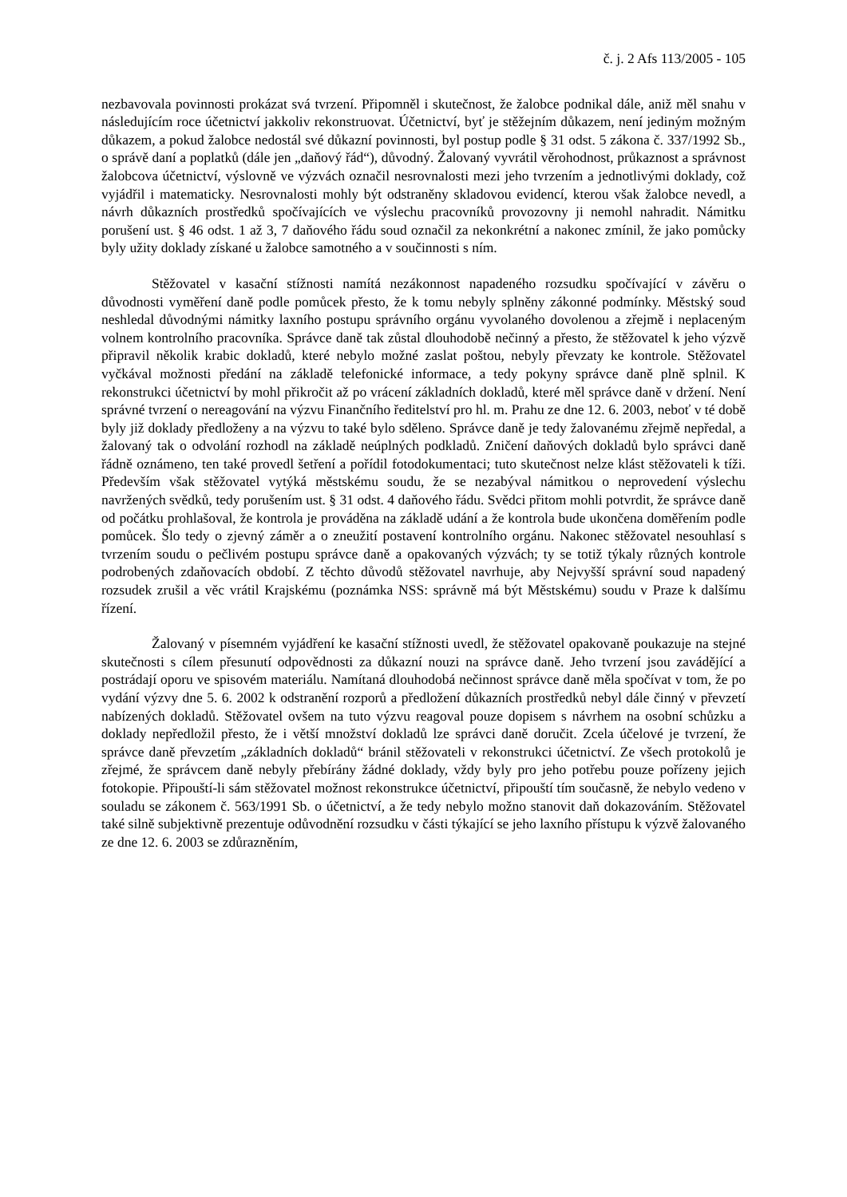č. j. 2 Afs 113/2005 - 105
nezbavovala povinnosti prokázat svá tvrzení. Připomněl i skutečnost, že žalobce podnikal dále, aniž měl snahu v následujícím roce účetnictví jakkoliv rekonstruovat. Účetnictví, byť je stěžejním důkazem, není jediným možným důkazem, a pokud žalobce nedostál své důkazní povinnosti, byl postup podle § 31 odst. 5 zákona č. 337/1992 Sb., o správě daní a poplatků (dále jen „daňový řád“), důvodný. Žalovaný vyvrátil věrohodnost, průkaznost a správnost žalobcova účetnictví, výslovně ve výzvách označil nesrovnalosti mezi jeho tvrzením a jednotlivými doklady, což vyjádřil i matematicky. Nesrovnalosti mohly být odstraněny skladovou evidencí, kterou však žalobce nevedl, a návrh důkazních prostředků spočívajících ve výslechu pracovníků provozovny ji nemohl nahradit. Námitku porušení ust. § 46 odst. 1 až 3, 7 daňového řádu soud označil za nekonkrétní a nakonec zmínil, že jako pomůcky byly užity doklady získané u žalobce samotného a v součinnosti s ním.
Stěžovatel v kasační stížnosti namítá nezákonnost napadeného rozsudku spočívající v závěru o důvodnosti vyměření daně podle pomůcek přesto, že k tomu nebyly splněny zákonné podmínky. Městský soud neshledal důvodnými námitky laxního postupu správního orgánu vyvolaného dovolenou a zřejmě i neplaceným volnem kontrolního pracovníka. Správce daně tak zůstal dlouhodobě nečinný a přesto, že stěžovatel k jeho výzvě připravil několik krabic dokladů, které nebylo možné zaslat poštou, nebyly převzaty ke kontrole. Stěžovatel vyčkával možnosti předání na základě telefonické informace, a tedy pokyny správce daně plně splnil. K rekonstrukci účetnictví by mohl přikročit až po vrácení základních dokladů, které měl správce daně v držení. Není správné tvrzení o nereagování na výzvu Finančního ředitelství pro hl. m. Prahu ze dne 12. 6. 2003, neboť v té době byly již doklady předloženy a na výzvu to také bylo sděleno. Správce daně je tedy žalovanému zřejmě nepředal, a žalovaný tak o odvolání rozhodl na základě neúplných podkladů. Zničení daňových dokladů bylo správci daně řádně oznámeno, ten také provedl šetření a pořídil fotodokumentaci; tuto skutečnost nelze klást stěžovateli k tíži. Především však stěžovatel vytýká městskému soudu, že se nezabýval námitkou o neprovedení výslechu navržených svědků, tedy porušením ust. § 31 odst. 4 daňového řádu. Svědci přitom mohli potvrdit, že správce daně od počátku prohlašoval, že kontrola je prováděna na základě udání a že kontrola bude ukončena doměřením podle pomůcek. Šlo tedy o zjevný záměr a o zneužití postavení kontrolního orgánu. Nakonec stěžovatel nesouhlasí s tvrzením soudu o pečlivém postupu správce daně a opakovaných výzvách; ty se totiž týkaly různých kontrole podrobených zdaňovacích období. Z těchto důvodů stěžovatel navrhuje, aby Nejvyšší správní soud napadený rozsudek zrušil a věc vrátil Krajskému (poznámka NSS: správně má být Městskému) soudu v Praze k dalšímu řízení.
Žalovaný v písemném vyjádření ke kasační stížnosti uvedl, že stěžovatel opakovaně poukazuje na stejné skutečnosti s cílem přesunutí odpovědnosti za důkazní nouzi na správce daně. Jeho tvrzení jsou zavádějící a postrádají oporu ve spisovém materiálu. Namítaná dlouhodobá nečinnost správce daně měla spočívat v tom, že po vydání výzvy dne 5. 6. 2002 k odstranění rozporů a předložení důkazních prostředků nebyl dále činný v převzetí nabízených dokladů. Stěžovatel ovšem na tuto výzvu reagoval pouze dopisem s návrhem na osobní schůzku a doklady nepředložil přesto, že i větší množství dokladů lze správci daně doručit. Zcela účelové je tvrzení, že správce daně převzetím „základních dokladů“ bránil stěžovateli v rekonstrukci účetnictví. Ze všech protokolů je zřejmé, že správcem daně nebyly přebírány žádné doklady, vždy byly pro jeho potřebu pouze pořízeny jejich fotokopie. Připouští-li sám stěžovatel možnost rekonstrukce účetnictví, připouští tím současně, že nebylo vedeno v souladu se zákonem č. 563/1991 Sb. o účetnictví, a že tedy nebylo možno stanovit daň dokazováním. Stěžovatel také silně subjektivně prezentuje odůvodnění rozsudku v části týkající se jeho laxního přístupu k výzvě žalovaného ze dne 12. 6. 2003 se zdůrazněním,